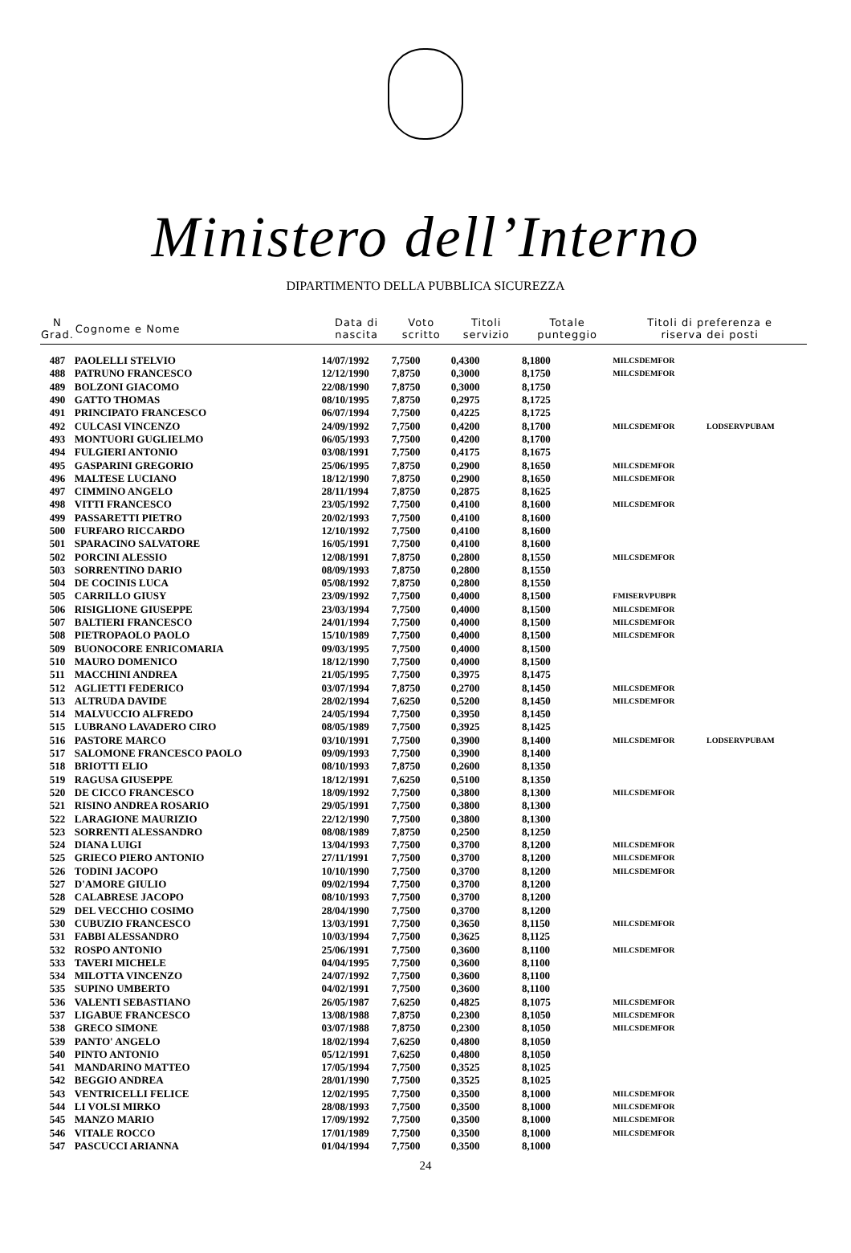Ministero dell’Interno
DIPARTIMENTO DELLA PUBBLICA SICUREZZA
| N Grad. | Cognome e Nome | Data di nascita | Voto scritto | Titoli servizio | Totale punteggio | Titoli di preferenza e riserva dei posti | |
| --- | --- | --- | --- | --- | --- | --- | --- |
| 487 | PAOLELLI STELVIO | 14/07/1992 | 7,7500 | 0,4300 | 8,1800 | MILCSDEMFOR | |
| 488 | PATRUNO FRANCESCO | 12/12/1990 | 7,8750 | 0,3000 | 8,1750 | MILCSDEMFOR | |
| 489 | BOLZONI GIACOMO | 22/08/1990 | 7,8750 | 0,3000 | 8,1750 | | |
| 490 | GATTO THOMAS | 08/10/1995 | 7,8750 | 0,2975 | 8,1725 | | |
| 491 | PRINCIPATO FRANCESCO | 06/07/1994 | 7,7500 | 0,4225 | 8,1725 | | |
| 492 | CULCASI VINCENZO | 24/09/1992 | 7,7500 | 0,4200 | 8,1700 | MILCSDEMFOR | LODSERVPUBAM |
| 493 | MONTUORI GUGLIELMO | 06/05/1993 | 7,7500 | 0,4200 | 8,1700 | | |
| 494 | FULGIERI ANTONIO | 03/08/1991 | 7,7500 | 0,4175 | 8,1675 | | |
| 495 | GASPARINI GREGORIO | 25/06/1995 | 7,8750 | 0,2900 | 8,1650 | MILCSDEMFOR | |
| 496 | MALTESE LUCIANO | 18/12/1990 | 7,8750 | 0,2900 | 8,1650 | MILCSDEMFOR | |
| 497 | CIMMINO ANGELO | 28/11/1994 | 7,8750 | 0,2875 | 8,1625 | | |
| 498 | VITTI FRANCESCO | 23/05/1992 | 7,7500 | 0,4100 | 8,1600 | MILCSDEMFOR | |
| 499 | PASSARETTI PIETRO | 20/02/1993 | 7,7500 | 0,4100 | 8,1600 | | |
| 500 | FURFARO RICCARDO | 12/10/1992 | 7,7500 | 0,4100 | 8,1600 | | |
| 501 | SPARACINO SALVATORE | 16/05/1991 | 7,7500 | 0,4100 | 8,1600 | | |
| 502 | PORCINI ALESSIO | 12/08/1991 | 7,8750 | 0,2800 | 8,1550 | MILCSDEMFOR | |
| 503 | SORRENTINO DARIO | 08/09/1993 | 7,8750 | 0,2800 | 8,1550 | | |
| 504 | DE COCINIS LUCA | 05/08/1992 | 7,8750 | 0,2800 | 8,1550 | | |
| 505 | CARRILLO GIUSY | 23/09/1992 | 7,7500 | 0,4000 | 8,1500 | FMISERVPUBPR | |
| 506 | RISIGLIONE GIUSEPPE | 23/03/1994 | 7,7500 | 0,4000 | 8,1500 | MILCSDEMFOR | |
| 507 | BALTIERI FRANCESCO | 24/01/1994 | 7,7500 | 0,4000 | 8,1500 | MILCSDEMFOR | |
| 508 | PIETROPAOLO PAOLO | 15/10/1989 | 7,7500 | 0,4000 | 8,1500 | MILCSDEMFOR | |
| 509 | BUONOCORE ENRICOMARIA | 09/03/1995 | 7,7500 | 0,4000 | 8,1500 | | |
| 510 | MAURO DOMENICO | 18/12/1990 | 7,7500 | 0,4000 | 8,1500 | | |
| 511 | MACCHINI ANDREA | 21/05/1995 | 7,7500 | 0,3975 | 8,1475 | | |
| 512 | AGLIETTI FEDERICO | 03/07/1994 | 7,8750 | 0,2700 | 8,1450 | MILCSDEMFOR | |
| 513 | ALTRUDA DAVIDE | 28/02/1994 | 7,6250 | 0,5200 | 8,1450 | MILCSDEMFOR | |
| 514 | MALVUCCIO ALFREDO | 24/05/1994 | 7,7500 | 0,3950 | 8,1450 | | |
| 515 | LUBRANO LAVADERO CIRO | 08/05/1989 | 7,7500 | 0,3925 | 8,1425 | | |
| 516 | PASTORE MARCO | 03/10/1991 | 7,7500 | 0,3900 | 8,1400 | MILCSDEMFOR | LODSERVPUBAM |
| 517 | SALOMONE FRANCESCO PAOLO | 09/09/1993 | 7,7500 | 0,3900 | 8,1400 | | |
| 518 | BRIOTTI ELIO | 08/10/1993 | 7,8750 | 0,2600 | 8,1350 | | |
| 519 | RAGUSA GIUSEPPE | 18/12/1991 | 7,6250 | 0,5100 | 8,1350 | | |
| 520 | DE CICCO FRANCESCO | 18/09/1992 | 7,7500 | 0,3800 | 8,1300 | MILCSDEMFOR | |
| 521 | RISINO ANDREA ROSARIO | 29/05/1991 | 7,7500 | 0,3800 | 8,1300 | | |
| 522 | LARAGIONE MAURIZIO | 22/12/1990 | 7,7500 | 0,3800 | 8,1300 | | |
| 523 | SORRENTI ALESSANDRO | 08/08/1989 | 7,8750 | 0,2500 | 8,1250 | | |
| 524 | DIANA LUIGI | 13/04/1993 | 7,7500 | 0,3700 | 8,1200 | MILCSDEMFOR | |
| 525 | GRIECO PIERO ANTONIO | 27/11/1991 | 7,7500 | 0,3700 | 8,1200 | MILCSDEMFOR | |
| 526 | TODINI JACOPO | 10/10/1990 | 7,7500 | 0,3700 | 8,1200 | MILCSDEMFOR | |
| 527 | D'AMORE GIULIO | 09/02/1994 | 7,7500 | 0,3700 | 8,1200 | | |
| 528 | CALABRESE JACOPO | 08/10/1993 | 7,7500 | 0,3700 | 8,1200 | | |
| 529 | DEL VECCHIO COSIMO | 28/04/1990 | 7,7500 | 0,3700 | 8,1200 | | |
| 530 | CUBUZIO FRANCESCO | 13/03/1991 | 7,7500 | 0,3650 | 8,1150 | MILCSDEMFOR | |
| 531 | FABBI ALESSANDRO | 10/03/1994 | 7,7500 | 0,3625 | 8,1125 | | |
| 532 | ROSPO ANTONIO | 25/06/1991 | 7,7500 | 0,3600 | 8,1100 | MILCSDEMFOR | |
| 533 | TAVERI MICHELE | 04/04/1995 | 7,7500 | 0,3600 | 8,1100 | | |
| 534 | MILOTTA VINCENZO | 24/07/1992 | 7,7500 | 0,3600 | 8,1100 | | |
| 535 | SUPINO UMBERTO | 04/02/1991 | 7,7500 | 0,3600 | 8,1100 | | |
| 536 | VALENTI SEBASTIANO | 26/05/1987 | 7,6250 | 0,4825 | 8,1075 | MILCSDEMFOR | |
| 537 | LIGABUE FRANCESCO | 13/08/1988 | 7,8750 | 0,2300 | 8,1050 | MILCSDEMFOR | |
| 538 | GRECO SIMONE | 03/07/1988 | 7,8750 | 0,2300 | 8,1050 | MILCSDEMFOR | |
| 539 | PANTO' ANGELO | 18/02/1994 | 7,6250 | 0,4800 | 8,1050 | | |
| 540 | PINTO ANTONIO | 05/12/1991 | 7,6250 | 0,4800 | 8,1050 | | |
| 541 | MANDARINO MATTEO | 17/05/1994 | 7,7500 | 0,3525 | 8,1025 | | |
| 542 | BEGGIO ANDREA | 28/01/1990 | 7,7500 | 0,3525 | 8,1025 | | |
| 543 | VENTRICELLI FELICE | 12/02/1995 | 7,7500 | 0,3500 | 8,1000 | MILCSDEMFOR | |
| 544 | LI VOLSI MIRKO | 28/08/1993 | 7,7500 | 0,3500 | 8,1000 | MILCSDEMFOR | |
| 545 | MANZO MARIO | 17/09/1992 | 7,7500 | 0,3500 | 8,1000 | MILCSDEMFOR | |
| 546 | VITALE ROCCO | 17/01/1989 | 7,7500 | 0,3500 | 8,1000 | MILCSDEMFOR | |
| 547 | PASCUCCI ARIANNA | 01/04/1994 | 7,7500 | 0,3500 | 8,1000 | | |
24